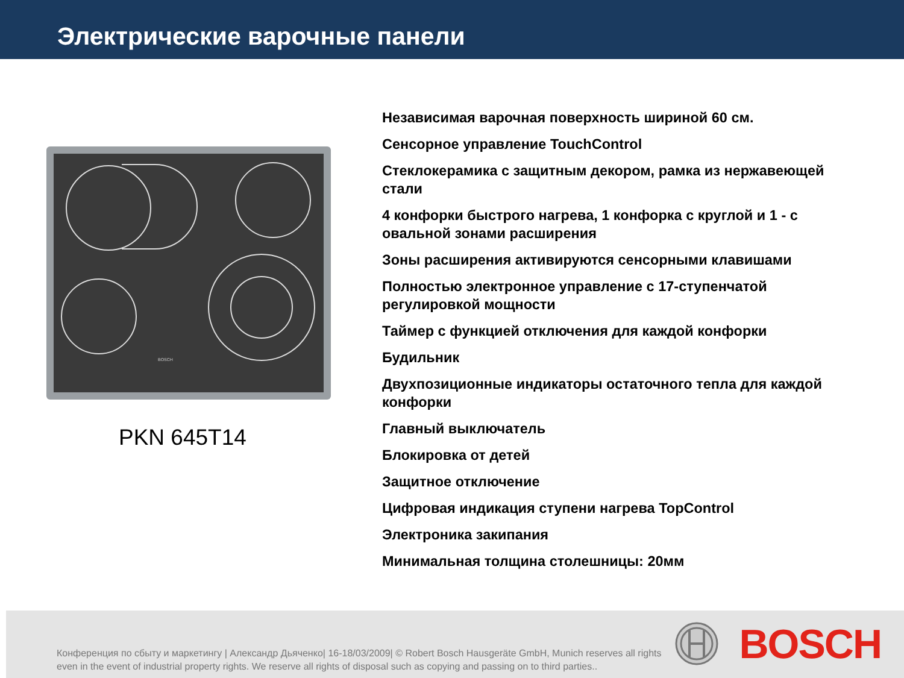Электрические варочные панели
BOSCH
PKN 645T14
Независимая варочная поверхность шириной 60 см.
Сенсорное управление TouchControl
Стеклокерамика с защитным декором, рамка из нержавеющей стали
4 конфорки быстрого нагрева, 1 конфорка с круглой и 1 - с овальной зонами расширения
Зоны расширения активируются сенсорными клавишами
Полностью электронное управление с 17-ступенчатой регулировкой мощности
Таймер с функцией отключения для каждой конфорки
Будильник
Двухпозиционные индикаторы остаточного тепла для каждой конфорки
Главный выключатель
Блокировка от детей
Защитное отключение
Цифровая индикация ступени нагрева TopControl
Электроника закипания
Минимальная толщина столешницы: 20мм
Конференция по сбыту и маркетингу | Александр Дьяченко| 16-18/03/2009| © Robert Bosch Hausgeräte GmbH, Munich reserves all rights even in the event of industrial property rights. We reserve all rights of disposal such as copying and passing on to third parties..
BOSCH